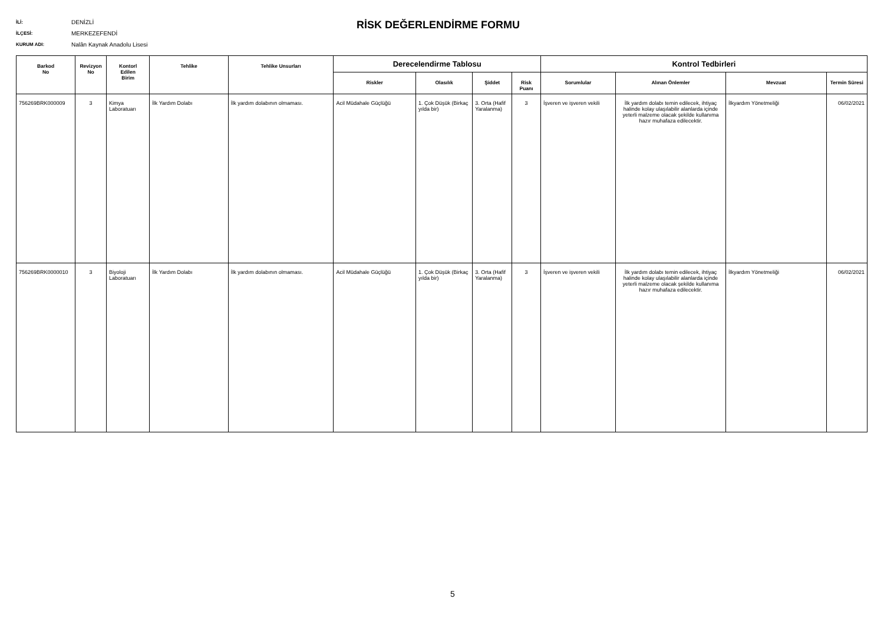İLİ: DENİZLİ
İLÇESİ: MERKEZEFENDİ
KURUM ADI: Nalân Kaynak Anadolu Lisesi
RİSK DEĞERLENDİRME FORMU
| Barkod No | Revizyon No | Kontorl Edilen Birim | Tehlike | Tehlike Unsurları | Derecelendirme Tablosu | | | | Kontrol Tedbirleri | | | |
| --- | --- | --- | --- | --- | --- | --- | --- | --- | --- | --- | --- | --- |
| | | | | | Riskler | Olasılık | Şiddet | Risk Puanı | Sorumlular | Alınan Önlemler | Mevzuat | Termin Süresi |
| 756269BRK000009 | 3 | Kimya Laboratuarı | İlk Yardım Dolabı | İlk yardım dolabının olmaması. | Acil Müdahale Güçlüğü | 1. Çok Düşük (Birkaç yılda bir) | 3. Orta (Hafif Yaralanma) | 3 | İşveren ve işveren vekili | İlk yardım dolabı temin edilecek, ihtiyaç halinde kolay ulaşılabilir alanlarda içinde yeterli malzeme olacak şekilde kullanıma hazır muhafaza edilecektir. | İlkyardım Yönetmeliği | 06/02/2021 |
| 756269BRK0000010 | 3 | Biyoloji Laboratuarı | İlk Yardım Dolabı | İlk yardım dolabının olmaması. | Acil Müdahale Güçlüğü | 1. Çok Düşük (Birkaç yılda bir) | 3. Orta (Hafif Yaralanma) | 3 | İşveren ve işveren vekili | İlk yardım dolabı temin edilecek, ihtiyaç halinde kolay ulaşılabilir alanlarda içinde yeterli malzeme olacak şekilde kullanıma hazır muhafaza edilecektir. | İlkyardım Yönetmeliği | 06/02/2021 |
5